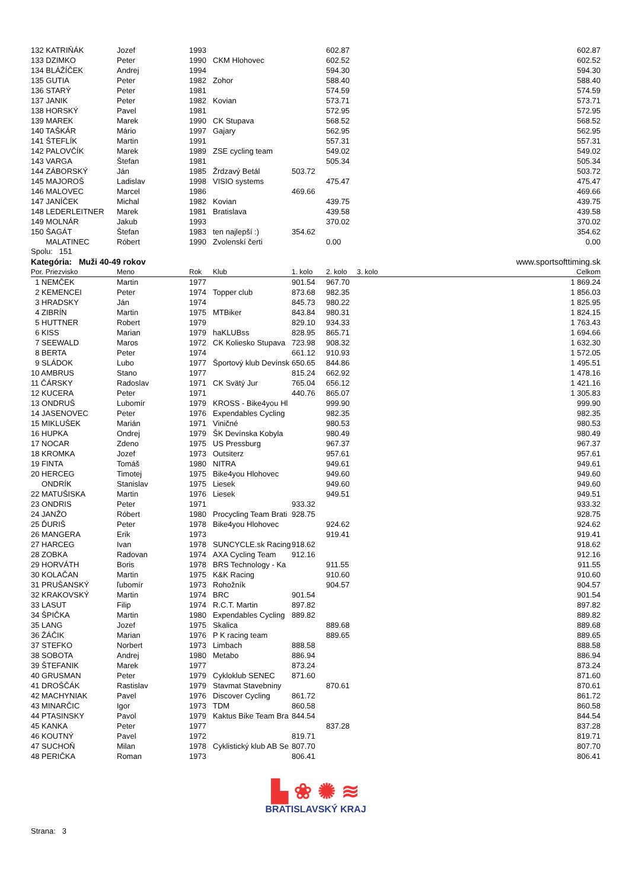| 132 KATRIŇÁK | Jozef | 1993 | | | 602.87 | | 602.87 |
| 133 DZIMKO | Peter | 1990 | CKM Hlohovec | | 602.52 | | 602.52 |
| 134 BLÁŽÍČEK | Andrej | 1994 | | | 594.30 | | 594.30 |
| 135 GUTIA | Peter | 1982 | Zohor | | 588.40 | | 588.40 |
| 136 STARÝ | Peter | 1981 | | | 574.59 | | 574.59 |
| 137 JANIK | Peter | 1982 | Kovian | | 573.71 | | 573.71 |
| 138 HORSKÝ | Pavel | 1981 | | | 572.95 | | 572.95 |
| 139 MAREK | Marek | 1990 | CK Stupava | | 568.52 | | 568.52 |
| 140 TAŠKÁR | Mário | 1997 | Gajary | | 562.95 | | 562.95 |
| 141 ŠTEFLÍK | Martin | 1991 | | | 557.31 | | 557.31 |
| 142 PALOVČÍK | Marek | 1989 | ZSE cycling team | | 549.02 | | 549.02 |
| 143 VARGA | Štefan | 1981 | | | 505.34 | | 505.34 |
| 144 ZÁBORSKÝ | Ján | 1985 | Žrdzavý Betál | 503.72 | | | 503.72 |
| 145 MAJOROŠ | Ladislav | 1998 | VISIO systems | | 475.47 | | 475.47 |
| 146 MALOVEC | Marcel | 1986 | | 469.66 | | | 469.66 |
| 147 JANÍČEK | Michal | 1982 | Kovian | | 439.75 | | 439.75 |
| 148 LEDERLEITNER | Marek | 1981 | Bratislava | | 439.58 | | 439.58 |
| 149 MOLNÁR | Jakub | 1993 | | | 370.02 | | 370.02 |
| 150 ŠAGÁT | Štefan | 1983 | ten najlepší :) | 354.62 | | | 354.62 |
| MALATINEC | Róbert | 1990 | Zvolenskí čerti | | 0.00 | | 0.00 |
Spolu: 151
Kategória: Muži 40-49 rokov www.sportsofttiming.sk
| Por. Priezvisko | Meno | Rok | Klub | 1. kolo | 2. kolo | 3. kolo | Celkom |
| --- | --- | --- | --- | --- | --- | --- | --- |
| 1 NEMČEK | Martin | 1977 | | 901.54 | 967.70 | | 1 869.24 |
| 2 KEMENCEI | Peter | 1974 | Topper club | 873.68 | 982.35 | | 1 856.03 |
| 3 HRADSKY | Ján | 1974 | | 845.73 | 980.22 | | 1 825.95 |
| 4 ZIBRÍN | Martin | 1975 | MTBiker | 843.84 | 980.31 | | 1 824.15 |
| 5 HUTTNER | Robert | 1979 | | 829.10 | 934.33 | | 1 763.43 |
| 6 KISS | Marian | 1979 | haKLUBss | 828.95 | 865.71 | | 1 694.66 |
| 7 SEEWALD | Maros | 1972 | CK Koliesko Stupava | 723.98 | 908.32 | | 1 632.30 |
| 8 BERTA | Peter | 1974 | | 661.12 | 910.93 | | 1 572.05 |
| 9 SLÁDOK | Lubo | 1977 | Športový klub Devínsk | 650.65 | 844.86 | | 1 495.51 |
| 10 AMBRUS | Stano | 1977 | | 815.24 | 662.92 | | 1 478.16 |
| 11 ČÁRSKY | Radoslav | 1971 | CK Svätý Jur | 765.04 | 656.12 | | 1 421.16 |
| 12 KUCERA | Peter | 1971 | | 440.76 | 865.07 | | 1 305.83 |
| 13 ONDRUŠ | Lubomír | 1979 | KROSS - Bike4you Hl | | 999.90 | | 999.90 |
| 14 JASENOVEC | Peter | 1976 | Expendables Cycling | | 982.35 | | 982.35 |
| 15 MIKLUŠEK | Marián | 1971 | Viničné | | 980.53 | | 980.53 |
| 16 HUPKA | Ondrej | 1979 | ŠK Devínska Kobyla | | 980.49 | | 980.49 |
| 17 NOCAR | Zdeno | 1975 | US Pressburg | | 967.37 | | 967.37 |
| 18 KROMKA | Jozef | 1973 | Outsiterz | | 957.61 | | 957.61 |
| 19 FINTA | Tomáš | 1980 | NITRA | | 949.61 | | 949.61 |
| 20 HERCEG | Timotej | 1975 | Bike4you Hlohovec | | 949.60 | | 949.60 |
| ONDRÍK | Stanislav | 1975 | Liesek | | 949.60 | | 949.60 |
| 22 MATUŠISKA | Martin | 1976 | Liesek | | 949.51 | | 949.51 |
| 23 ONDRIS | Peter | 1971 | | 933.32 | | | 933.32 |
| 24 JANŽO | Róbert | 1980 | Procycling Team Brati | 928.75 | | | 928.75 |
| 25 ĎURIŠ | Peter | 1978 | Bike4you Hlohovec | | 924.62 | | 924.62 |
| 26 MANGERA | Erik | 1973 | | | 919.41 | | 919.41 |
| 27 HARCEG | Ivan | 1978 | SUNCYCLE.sk Racing | 918.62 | | | 918.62 |
| 28 ZOBKA | Radovan | 1974 | AXA Cycling Team | 912.16 | | | 912.16 |
| 29 HORVÁTH | Boris | 1978 | BRS Technology - Ka | | 911.55 | | 911.55 |
| 30 KOLAČAN | Martin | 1975 | K&K Racing | | 910.60 | | 910.60 |
| 31 PRUŠANSKÝ | ľubomír | 1973 | Rohožník | | 904.57 | | 904.57 |
| 32 KRAKOVSKÝ | Martin | 1974 | BRC | 901.54 | | | 901.54 |
| 33 LASUT | Filip | 1974 | R.C.T. Martin | 897.82 | | | 897.82 |
| 34 ŠPIČKA | Martin | 1980 | Expendables Cycling | 889.82 | | | 889.82 |
| 35 LANG | Jozef | 1975 | Skalica | | 889.68 | | 889.68 |
| 36 ŽÁČIK | Marian | 1976 | P K racing team | | 889.65 | | 889.65 |
| 37 STEFKO | Norbert | 1973 | Limbach | 888.58 | | | 888.58 |
| 38 SOBOTA | Andrej | 1980 | Metabo | 886.94 | | | 886.94 |
| 39 ŠTEFANIK | Marek | 1977 | | 873.24 | | | 873.24 |
| 40 GRUSMAN | Peter | 1979 | Cykloklub SENEC | 871.60 | | | 871.60 |
| 41 DROŠČÁK | Rastislav | 1979 | Stavmat Stavebniny | | 870.61 | | 870.61 |
| 42 MACHYNIAK | Pavel | 1976 | Discover Cycling | 861.72 | | | 861.72 |
| 43 MINARČIC | Igor | 1973 | TDM | 860.58 | | | 860.58 |
| 44 PTASINSKY | Pavol | 1979 | Kaktus Bike Team Bra | 844.54 | | | 844.54 |
| 45 KANKA | Peter | 1977 | | | 837.28 | | 837.28 |
| 46 KOUTNÝ | Pavel | 1972 | | 819.71 | | | 819.71 |
| 47 SUCHOŇ | Milan | 1978 | Cyklistický klub AB Se | 807.70 | | | 807.70 |
| 48 PERIČKA | Roman | 1973 | | 806.41 | | | 806.41 |
▙ ❀ ✺ ≋
BRATISLAVSKÝ KRAJ
Strana: 3